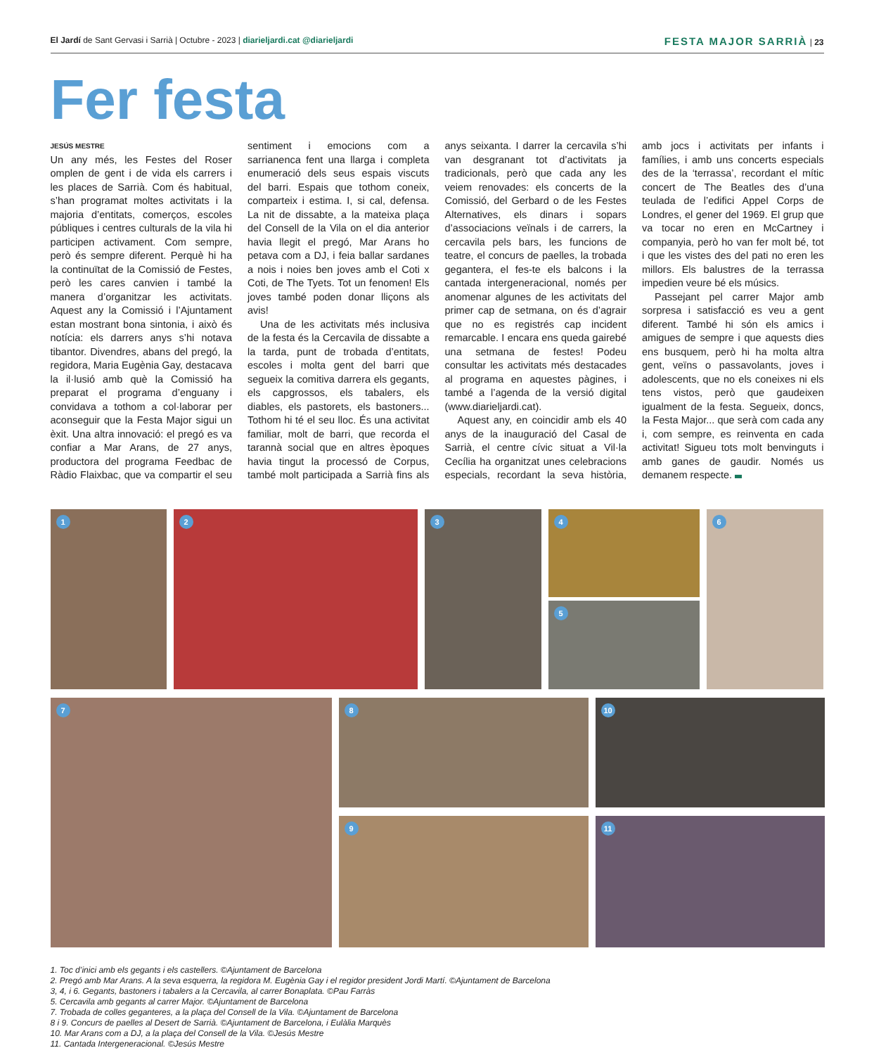El Jardí de Sant Gervasi i Sarrià | Octubre - 2023 | diarieljardi.cat @diarieljardi
FESTA MAJOR SARRIÀ | 23
Fer festa
JESÚS MESTRE
Un any més, les Festes del Roser omplen de gent i de vida els carrers i les places de Sarrià. Com és habitual, s’han programat moltes activitats i la majoria d’entitats, comerços, escoles públiques i centres culturals de la vila hi participen activament. Com sempre, però és sempre diferent. Perquè hi ha la continuïtat de la Comissió de Festes, però les cares canvien i també la manera d’organitzar les activitats. Aquest any la Comissió i l’Ajuntament estan mostrant bona sintonia, i això és notícia: els darrers anys s’hi notava tibantor. Divendres, abans del pregó, la regidora, Maria Eugènia Gay, destacava la il·lusió amb què la Comissió ha preparat el programa d’enguany i convidava a tothom a col·laborar per aconseguir que la Festa Major sigui un èxit. Una altra innovació: el pregó es va confiar a Mar Arans, de 27 anys, productora del programa Feedbac de Ràdio Flaixbac, que va compartir el seu sentiment i emocions com a sarrianenca fent una llarga i completa enumeració dels seus espais viscuts del barri. Espais que tothom coneix, comparteix i estima. I, si cal, defensa. La nit de dissabte, a la mateixa plaça del Consell de la Vila on el dia anterior havia llegit el pregó, Mar Arans ho petava com a DJ, i feia ballar sardanes a nois i noies ben joves amb el Coti x Coti, de The Tyets. Tot un fenomen! Els joves també poden donar lliçons als avis!
Una de les activitats més inclusiva de la festa és la Cercavila de dissabte a la tarda, punt de trobada d’entitats, escoles i molta gent del barri que segueix la comitiva darrera els gegants, els capgrossos, els tabalers, els diables, els pastorets, els bastoners... Tothom hi té el seu lloc. És una activitat familiar, molt de barri, que recorda el tarannà social que en altres èpoques havia tingut la processó de Corpus, també molt participada a Sarrià fins als anys seixanta. I darrer la cercavila s’hi van desgranant tot d’activitats ja tradicionals, però que cada any les veiem renovades: els concerts de la Comissió, del Gerbard o de les Festes Alternatives, els dinars i sopars d’associacions veïnals i de carrers, la cercavila pels bars, les funcions de teatre, el concurs de paelles, la trobada gegantera, el fes-te els balcons i la cantada intergeneracional, només per anomenar algunes de les activitats del primer cap de setmana, on és d’agrair que no es registrés cap incident remarcable. I encara ens queda gairebé una setmana de festes! Podeu consultar les activitats més destacades al programa en aquestes pàgines, i també a l’agenda de la versió digital (www.diarieljardi.cat).
Aquest any, en coincidir amb els 40 anys de la inauguració del Casal de Sarrià, el centre cívic situat a Vil·la Cecília ha organitzat unes celebracions especials, recordant la seva història, amb jocs i activitats per infants i famílies, i amb uns concerts especials des de la ‘terrassa’, recordant el mític concert de The Beatles des d’una teulada de l’edifici Appel Corps de Londres, el gener del 1969. El grup que va tocar no eren en McCartney i companyia, però ho van fer molt bé, tot i que les vistes des del pati no eren les millors. Els balustres de la terrassa impedien veure bé els músics.
Passejant pel carrer Major amb sorpresa i satisfacció es veu a gent diferent. També hi són els amics i amigues de sempre i que aquests dies ens busquem, però hi ha molta altra gent, veïns o passavolants, joves i adolescents, que no els coneixes ni els tens vistos, però que gaudeixen igualment de la festa. Segueix, doncs, la Festa Major... que serà com cada any i, com sempre, es reinventa en cada activitat! Sigueu tots molt benvinguts i amb ganes de gaudir. Només us demanem respecte.
1
2
3
4
5
6
7
8
9
10
11
1. Toc d’inici amb els gegants i els castellers. ©Ajuntament de Barcelona
2. Pregó amb Mar Arans. A la seva esquerra, la regidora M. Eugènia Gay i el regidor president Jordi Martí. ©Ajuntament de Barcelona
3, 4, i 6. Gegants, bastoners i tabalers a la Cercavila, al carrer Bonaplata. ©Pau Farràs
5. Cercavila amb gegants al carrer Major. ©Ajuntament de Barcelona
7. Trobada de colles geganteres, a la plaça del Consell de la Vila. ©Ajuntament de Barcelona
8 i 9. Concurs de paelles al Desert de Sarrià. ©Ajuntament de Barcelona, i Eulàlia Marquès
10. Mar Arans com a DJ, a la plaça del Consell de la Vila. ©Jesús Mestre
11. Cantada Intergeneracional. ©Jesús Mestre